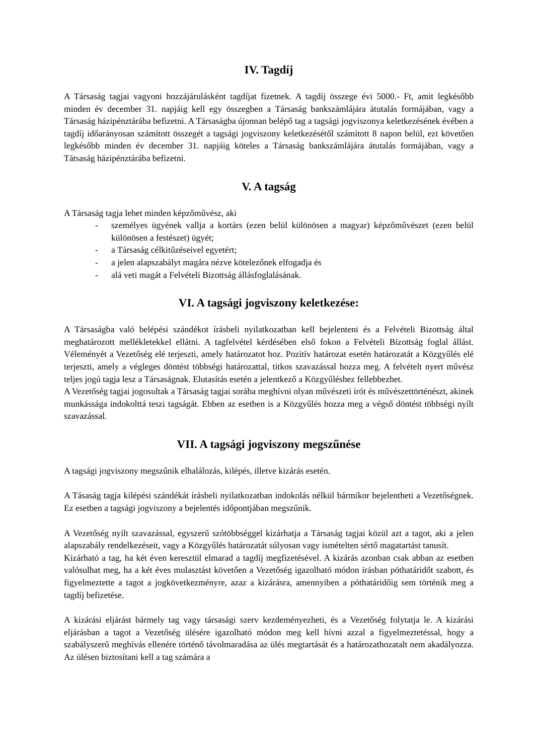IV. Tagdíj
A Társaság tagjai vagyoni hozzájárulásként tagdíjat fizetnek. A tagdíj összege évi 5000.- Ft, amit legkésőbb minden év december 31. napjáig kell egy összegben a Társaság bankszámlájára átutalás formájában, vagy a Társaság házipénztárába befizetni. A Társaságba újonnan belépő tag a tagsági jogviszonya keletkezésének évében a tagdíj időarányosan számított összegét a tagsági jogviszony keletkezésétől számított 8 napon belül, ezt követően legkésőbb minden év december 31. napjáig köteles a Társaság bankszámlájára átutalás formájában, vagy a Tátsaság házipénztárába befizetni.
V. A tagság
A Társaság tagja lehet minden képzőművész, aki
- személyes ügyének vallja a kortárs (ezen belül különösen a magyar) képzőművészet (ezen belül különösen a festészet) ügyét;
- a Társaság célkitűzéseivel egyetért;
- a jelen alapszabályt magára nézve kötelezőnek elfogadja és
- alá veti magát a Felvételi Bizottság állásfoglalásának.
VI. A tagsági jogviszony keletkezése:
A Társaságba való belépési szándékot írásbeli nyilatkozatban kell bejelenteni és a Felvételi Bizottság által meghatározott mellékletekkel ellátni. A tagfelvétel kérdésében első fokon a Felvételi Bizottság foglal állást. Véleményét a Vezetőség elé terjeszti, amely határozatot hoz. Pozitív határozat esetén határozatát a Közgyűlés elé terjeszti, amely a végleges döntést többségi határozattal, titkos szavazással hozza meg. A felvételt nyert művész teljes jogú tagja lesz a Társaságnak. Elutasítás esetén a jelentkező a Közgyűléshez fellebbezhet.
A Vezetőség tagjai jogosultak a Társaság tagjai sorába meghívni olyan művészeti írót és művészettörténészt, akinek munkássága indokolttá teszi tagságát. Ebben az esetben is a Közgyűlés hozza meg a végső döntést többségi nyílt szavazással.
VII. A tagsági jogviszony megszűnése
A tagsági jogviszony megszűnik elhalálozás, kilépés, illetve kizárás esetén.
A Tásaság tagja kilépési szándékát írásbeli nyilatkozatban indokolás nélkül bármikor bejelentheti a Vezetőségnek. Ez esetben a tagsági jogviszony a bejelentés időpontjában megszűnik.
A Vezetőség nyílt szavazással, egyszerű szótöbbséggel kizárhatja a Társaság tagjai közül azt a tagot, aki a jelen alapszabály rendelkezéseit, vagy a Közgyűlés határozatát súlyosan vagy ismételten sértő magatartást tanusít.
Kizárható a tag, ha két éven keresztül elmarad a tagdíj megfizetésével. A kizárás azonban csak abban az esetben valósulhat meg, ha a két éves mulasztást követően a Vezetőség igazolható módon írásban póthatáridőt szabott, és figyelmeztette a tagot a jogkövetkezményre, azaz a kizárásra, amennyiben a póthatáridőig sem történik meg a tagdíj befizetése.
A kizárási eljárást bármely tag vagy társasági szerv kezdeményezheti, és a Vezetőség folytatja le. A kizárási eljárásban a tagot a Vezetőség ülésére igazolható módon meg kell hívni azzal a figyelmeztetéssal, hogy a szabályszerű meghívás ellenére történő távolmaradása az ülés megtartását és a határozathozatalt nem akadályozza. Az ülésen biztosítani kell a tag számára a